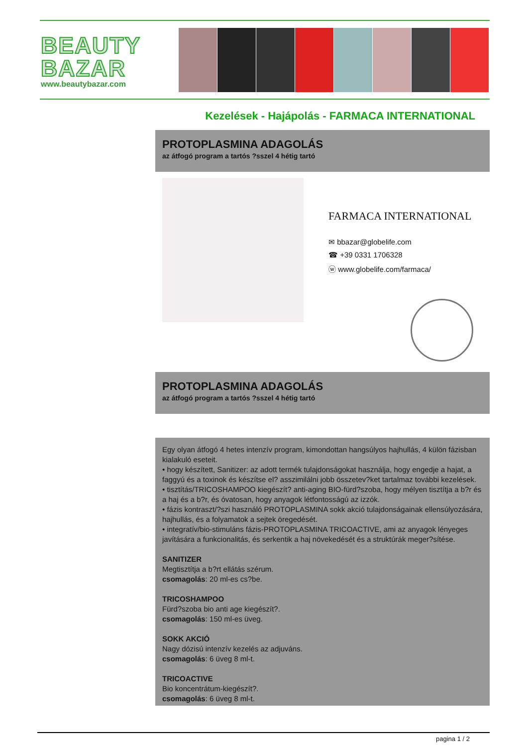BEAUTY
BAZAR
www.beautybazar.com
Kezelések - Hajápolás - FARMACA INTERNATIONAL
PROTOPLASMINA ADAGOLÁS
az átfogó program a tartós ?sszel 4 hétig tartó
FARMACA INTERNATIONAL
✉ bbazar@globelife.com
☎ +39 0331 1706328
ⓦ www.globelife.com/farmaca/
PROTOPLASMINA ADAGOLÁS
az átfogó program a tartós ?sszel 4 hétig tartó
Egy olyan átfogó 4 hetes intenzív program, kimondottan hangsúlyos hajhullás, 4 külön fázisban kialakuló eseteit.
• hogy készített, Sanitizer: az adott termék tulajdonságokat használja, hogy engedje a hajat, a faggyú és a toxinok és készítse el? asszimilálni jobb összetev?ket tartalmaz további kezelések.
• tisztítás/TRICOSHAMPOO kiegészít? anti-aging BIO-fürd?szoba, hogy mélyen tisztítja a b?r és a haj és a b?r, és óvatosan, hogy anyagok létfontosságú az izzók.
• fázis kontraszt/?szi használó PROTOPLASMINA sokk akció tulajdonságainak ellensúlyozására, hajhullás, és a folyamatok a sejtek öregedését.
• integratív/bio-stimuláns fázis-PROTOPLASMINA TRICOACTIVE, ami az anyagok lényeges javítására a funkcionalitás, és serkentik a haj növekedését és a struktúrák meger?sítése.
SANITIZER
Megtisztítja a b?rt ellátás szérum.
csomagolás: 20 ml-es cs?be.
TRICOSHAMPOO
Fürd?szoba bio anti age kiegészít?.
csomagolás: 150 ml-es üveg.
SOKK AKCIÓ
Nagy dózisú intenzív kezelés az adjuváns.
csomagolás: 6 üveg 8 ml-t.
TRICOACTIVE
Bio koncentrátum-kiegészít?.
csomagolás: 6 üveg 8 ml-t.
pagina 1 / 2